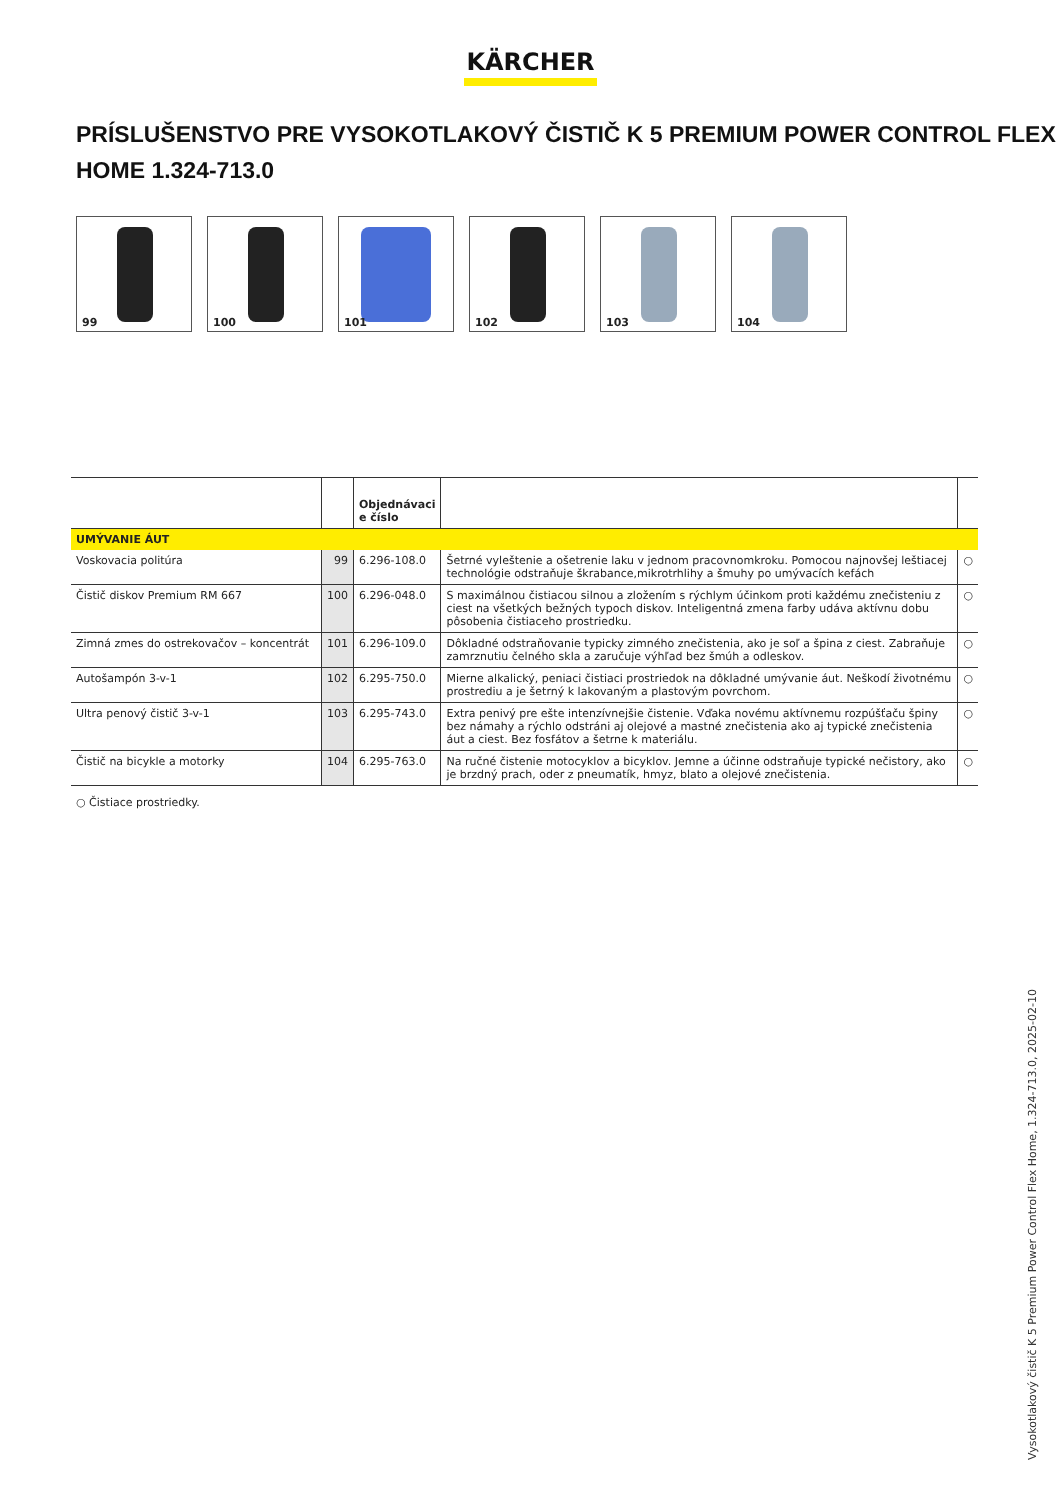KÄRCHER
PRÍSLUŠENSTVO PRE VYSOKOTLAKOVÝ ČISTIČ K 5 PREMIUM POWER CONTROL FLEX HOME 1.324-713.0
99
100
101
102
103
104
| | | Objednávaci e číslo | | |
| --- | --- | --- | --- | --- |
| UMÝVANIE ÁUT | | | | |
| Voskovacia politúra | 99 | 6.296-108.0 | Šetrné vyleštenie a ošetrenie laku v jednom pracovnomkroku. Pomocou najnovšej leštiacej technológie odstraňuje škrabance,mikrotrhlihy a šmuhy po umývacích kefách | ○ |
| Čistič diskov Premium RM 667 | 100 | 6.296-048.0 | S maximálnou čistiacou silnou a zložením s rýchlym účinkom proti každému znečisteniu z ciest na všetkých bežných typoch diskov. Inteligentná zmena farby udáva aktívnu dobu pôsobenia čistiaceho prostriedku. | ○ |
| Zimná zmes do ostrekovačov – koncentrát | 101 | 6.296-109.0 | Dôkladné odstraňovanie typicky zimného znečistenia, ako je soľ a špina z ciest. Zabraňuje zamrznutiu čelného skla a zaručuje výhľad bez šmúh a odleskov. | ○ |
| Autošampón 3-v-1 | 102 | 6.295-750.0 | Mierne alkalický, peniaci čistiaci prostriedok na dôkladné umývanie áut. Neškodí životnému prostrediu a je šetrný k lakovaným a plastovým povrchom. | ○ |
| Ultra penový čistič 3-v-1 | 103 | 6.295-743.0 | Extra penivý pre ešte intenzívnejšie čistenie. Vďaka novému aktívnemu rozpúšťaču špiny bez námahy a rýchlo odstráni aj olejové a mastné znečistenia ako aj typické znečistenia áut a ciest. Bez fosfátov a šetrne k materiálu. | ○ |
| Čistič na bicykle a motorky | 104 | 6.295-763.0 | Na ručné čistenie motocyklov a bicyklov. Jemne a účinne odstraňuje typické nečistory, ako je brzdný prach, oder z pneumatík, hmyz, blato a olejové znečistenia. | ○ |
○ Čistiace prostriedky.
Vysokotlakový čistič K 5 Premium Power Control Flex Home, 1.324-713.0, 2025-02-10